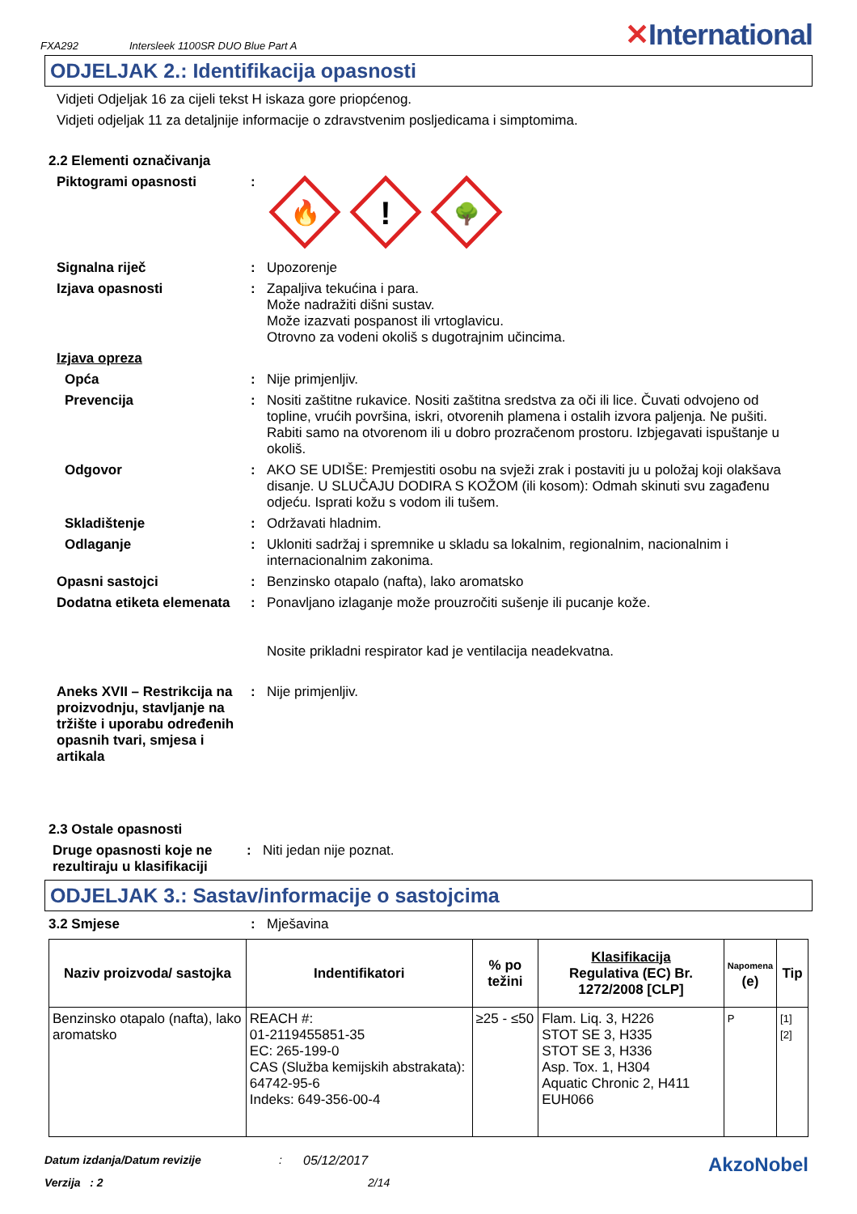FXA292 Intersleek 1100SR DUO Blue Part A ✕International
ODJELJAK 2.: Identifikacija opasnosti
Vidjeti Odjeljak 16 za cijeli tekst H iskaza gore priopćenog.
Vidjeti odjeljak 11 za detaljnije informacije o zdravstvenim posljedicama i simptomima.
2.2 Elementi označivanja
Piktogrami opasnosti :
🔥
!
🌳
Signalna riječ : Upozorenje
Izjava opasnosti : Zapaljiva tekućina i para.
Može nadražiti dišni sustav.
Može izazvati pospanost ili vrtoglavicu.
Otrovno za vodeni okoliš s dugotrajnim učincima.
Izjava opreza
Opća : Nije primjenljiv.
Prevencija : Nositi zaštitne rukavice. Nositi zaštitna sredstva za oči ili lice. Čuvati odvojeno od topline, vrućih površina, iskri, otvorenih plamena i ostalih izvora paljenja. Ne pušiti. Rabiti samo na otvorenom ili u dobro prozračenom prostoru. Izbjegavati ispuštanje u okoliš.
Odgovor : AKO SE UDIŠE: Premjestiti osobu na svježi zrak i postaviti ju u položaj koji olakšava disanje. U SLUČAJU DODIRA S KOŽOM (ili kosom): Odmah skinuti svu zagađenu odjeću. Isprati kožu s vodom ili tušem.
Skladištenje : Održavati hladnim.
Odlaganje : Ukloniti sadržaj i spremnike u skladu sa lokalnim, regionalnim, nacionalnim i internacionalnim zakonima.
Opasni sastojci : Benzinsko otapalo (nafta), lako aromatsko
Dodatna etiketa elemenata
: Ponavljano izlaganje može prouzročiti sušenje ili pucanje kože.
Nosite prikladni respirator kad je ventilacija neadekvatna.
Aneks XVII – Restrikcija na proizvodnju, stavljanje na tržište i uporabu određenih opasnih tvari, smjesa i artikala
: Nije primjenljiv.
2.3 Ostale opasnosti
Druge opasnosti koje ne rezultiraju u klasifikaciji
: Niti jedan nije poznat.
ODJELJAK 3.: Sastav/informacije o sastojcima
3.2 Smjese : Mješavina
| Naziv proizvoda/ sastojka | Indentifikatori | % po težini | Klasifikacija Regulativa (EC) Br. 1272/2008 [CLP] | Napomena (e) | Tip |
| --- | --- | --- | --- | --- | --- |
| Benzinsko otapalo (nafta), lako aromatsko | REACH #: 01-2119455851-35 EC: 265-199-0 CAS (Služba kemijskih abstrakata): 64742-95-6 Indeks: 649-356-00-4 | ≥25 - ≤50 | Flam. Liq. 3, H226 STOT SE 3, H335 STOT SE 3, H336 Asp. Tox. 1, H304 Aquatic Chronic 2, H411 EUH066 | P | [1] [2] |
Datum izdanja/Datum revizije: 05/12/2017 AkzoNobel
Verzija : 2 2/14